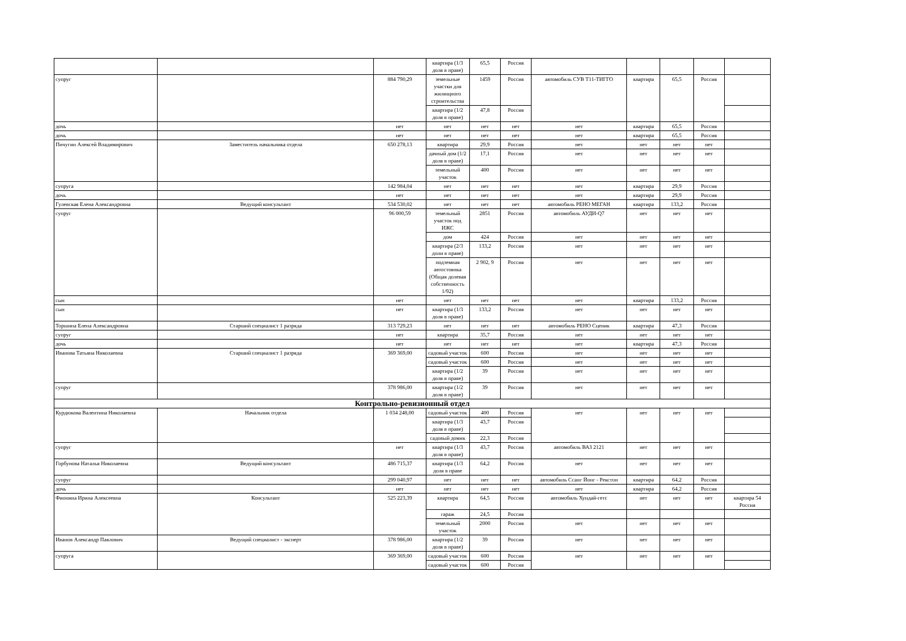| | | | квартира (1/3 доля в праве) | 65,5 | Россия | | | | | |
| супруг | | 884 790,29 | земельные участки для жилищного строительства | 1459 | Россия | автомобиль СУВ Т11-ТИГГО | квартира | 65,5 | Россия | |
| | | | квартира (1/2 доля в праве) | 47,8 | Россия | | | | | |
| дочь | | нет | нет | нет | нет | нет | квартира | 65,5 | Россия | |
| дочь | | нет | нет | нет | нет | нет | квартира | 65,5 | Россия | |
| Пичугин Алексей Владимирович | Заместитель начальника отдела | 650 278,13 | квартира | 29,9 | Россия | нет | нет | нет | нет | |
| | | | дачный дом (1/2 доля в праве) | 17,1 | Россия | нет | нет | нет | нет | |
| | | | земельный участок | 400 | Россия | нет | нет | нет | нет | |
| супруга | | 142 984,04 | нет | нет | нет | нет | квартира | 29,9 | Россия | |
| дочь | | нет | нет | нет | нет | нет | квартира | 29,9 | Россия | |
| Гулевская Елена Александровна | Ведущий консультант | 534 530,02 | нет | нет | нет | автомобиль РЕНО МЕГАН | квартира | 133,2 | Россия | |
| супруг | | 96 000,59 | земельный участок под ИЖС | 2851 | Россия | автомобиль АУДИ-Q7 | нет | нет | нет | |
| | | | дом | 424 | Россия | нет | нет | нет | нет | |
| | | | квартира (2/3 доли в праве) | 133,2 | Россия | нет | нет | нет | нет | |
| | | | подземная автостоянка (Общая долевая собственность 1/92) | 2 902, 9 | Россия | нет | нет | нет | нет | |
| сын | | нет | нет | нет | нет | нет | квартира | 133,2 | Россия | |
| сын | | нет | квартира (1/3 доля в праве) | 133,2 | Россия | нет | нет | нет | нет | |
| Торшина Елена Александровна | Старший специалист 1 разряда | 313 729,23 | нет | нет | нет | автомобиль РЕНО Сценик | квартира | 47,3 | Россия | |
| супруг | | нет | квартира | 35,7 | Россия | нет | нет | нет | нет | |
| дочь | | нет | нет | нет | нет | нет | квартира | 47,3 | Россия | |
| Иванова Татьяна Николаевна | Старший специалист 1 разряда | 369 369,00 | садовый участок | 600 | Россия | нет | нет | нет | нет | |
| | | | садовый участок | 600 | Россия | нет | нет | нет | нет | |
| | | | квартира (1/2 доля в праве) | 39 | Россия | нет | нет | нет | нет | |
| супруг | | 378 986,00 | квартира (1/2 доля в праве) | 39 | Россия | нет | нет | нет | нет | |
| Контрольно-ревизионный отдел | | | | | | | | | | |
| Курдюкова Валентина Николаевна | Начальник отдела | 1 034 248,00 | садовый участок | 400 | Россия | нет | нет | нет | нет | |
| | | | квартира (1/3 доля в праве) | 43,7 | Россия | | | | | |
| | | | садовый домик | 22,3 | Россия | | | | | |
| супруг | | нет | квартира (1/3 доля в праве) | 43,7 | Россия | автомобиль ВАЗ 2121 | нет | нет | нет | |
| Горбунова Наталья Николаевна | Ведущий консультант | 486 715,37 | квартира (1/3 доля в праве | 64,2 | Россия | нет | нет | нет | нет | |
| супруг | | 299 040,97 | нет | нет | нет | автомобиль Ссанг Йонг - Рекстон | квартира | 64,2 | Россия | |
| дочь | | нет | нет | нет | нет | нет | квартира | 64,2 | Россия | |
| Фионина Ирина Алексеевна | Консультант | 525 223,39 | квартира | 64,5 | Россия | автомобиль Хундай-гетс | нет | нет | нет | квартира 54 Россия |
| | | | гараж | 24,5 | Россия | | | | | |
| | | | земельный участок | 2000 | Россия | нет | нет | нет | нет | |
| Иванов Александр Павлович | Ведущий специалист - эксперт | 378 986,00 | квартира (1/2 доля в праве) | 39 | Россия | нет | нет | нет | нет | |
| супруга | | 369 369,00 | садовый участок | 600 | Россия | нет | нет | нет | нет | |
| | | | садовый участок | 600 | Россия | | | | | |